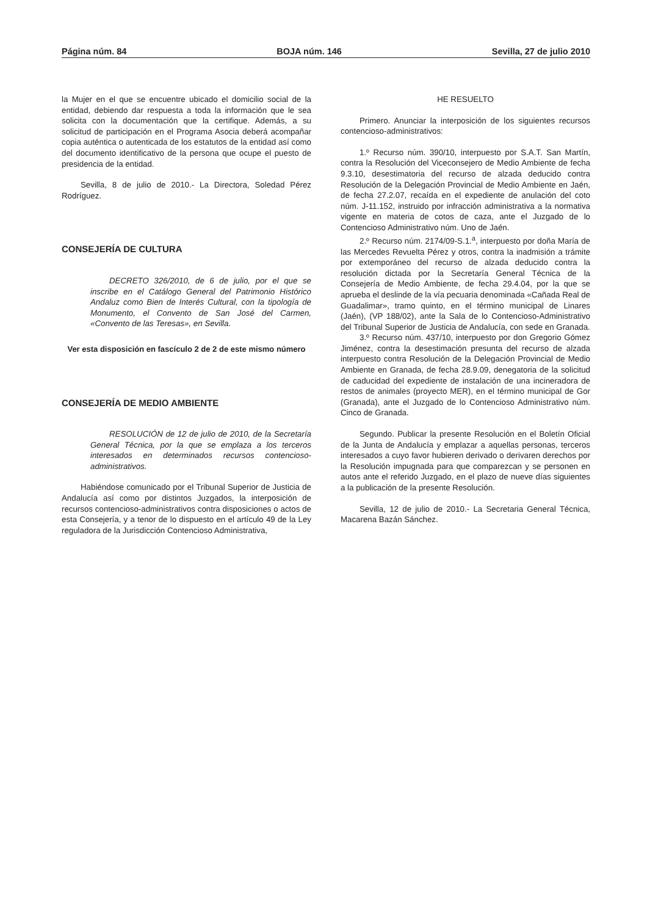Página núm. 84 BOJA núm. 146 Sevilla, 27 de julio 2010
la Mujer en el que se encuentre ubicado el domicilio social de la entidad, debiendo dar respuesta a toda la información que le sea solicita con la documentación que la certifique. Además, a su solicitud de participación en el Programa Asocia deberá acompañar copia auténtica o autenticada de los estatutos de la entidad así como del documento identificativo de la persona que ocupe el puesto de presidencia de la entidad.
Sevilla, 8 de julio de 2010.- La Directora, Soledad Pérez Rodríguez.
CONSEJERÍA DE CULTURA
DECRETO 326/2010, de 6 de julio, por el que se inscribe en el Catálogo General del Patrimonio Histórico Andaluz como Bien de Interés Cultural, con la tipología de Monumento, el Convento de San José del Carmen, «Convento de las Teresas», en Sevilla.
Ver esta disposición en fascículo 2 de 2 de este mismo número
CONSEJERÍA DE MEDIO AMBIENTE
RESOLUCIÓN de 12 de julio de 2010, de la Secretaría General Técnica, por la que se emplaza a los terceros interesados en determinados recursos contencioso-administrativos.
Habiéndose comunicado por el Tribunal Superior de Justicia de Andalucía así como por distintos Juzgados, la interposición de recursos contencioso-administrativos contra disposiciones o actos de esta Consejería, y a tenor de lo dispuesto en el artículo 49 de la Ley reguladora de la Jurisdicción Contencioso Administrativa,
HE RESUELTO
Primero. Anunciar la interposición de los siguientes recursos contencioso-administrativos:
1.º Recurso núm. 390/10, interpuesto por S.A.T. San Martín, contra la Resolución del Viceconsejero de Medio Ambiente de fecha 9.3.10, desestimatoria del recurso de alzada deducido contra Resolución de la Delegación Provincial de Medio Ambiente en Jaén, de fecha 27.2.07, recaída en el expediente de anulación del coto núm. J-11.152, instruido por infracción administrativa a la normativa vigente en materia de cotos de caza, ante el Juzgado de lo Contencioso Administrativo núm. Uno de Jaén.
2.º Recurso núm. 2174/09-S.1.<sup>a</sup>, interpuesto por doña María de las Mercedes Revuelta Pérez y otros, contra la inadmisión a trámite por extemporáneo del recurso de alzada deducido contra la resolución dictada por la Secretaría General Técnica de la Consejería de Medio Ambiente, de fecha 29.4.04, por la que se aprueba el deslinde de la vía pecuaria denominada «Cañada Real de Guadalimar», tramo quinto, en el término municipal de Linares (Jaén), (VP 188/02), ante la Sala de lo Contencioso-Administrativo del Tribunal Superior de Justicia de Andalucía, con sede en Granada.
3.º Recurso núm. 437/10, interpuesto por don Gregorio Gómez Jiménez, contra la desestimación presunta del recurso de alzada interpuesto contra Resolución de la Delegación Provincial de Medio Ambiente en Granada, de fecha 28.9.09, denegatoria de la solicitud de caducidad del expediente de instalación de una incineradora de restos de animales (proyecto MER), en el término municipal de Gor (Granada), ante el Juzgado de lo Contencioso Administrativo núm. Cinco de Granada.
Segundo. Publicar la presente Resolución en el Boletín Oficial de la Junta de Andalucía y emplazar a aquellas personas, terceros interesados a cuyo favor hubieren derivado o derivaren derechos por la Resolución impugnada para que comparezcan y se personen en autos ante el referido Juzgado, en el plazo de nueve días siguientes a la publicación de la presente Resolución.
Sevilla, 12 de julio de 2010.- La Secretaria General Técnica, Macarena Bazán Sánchez.